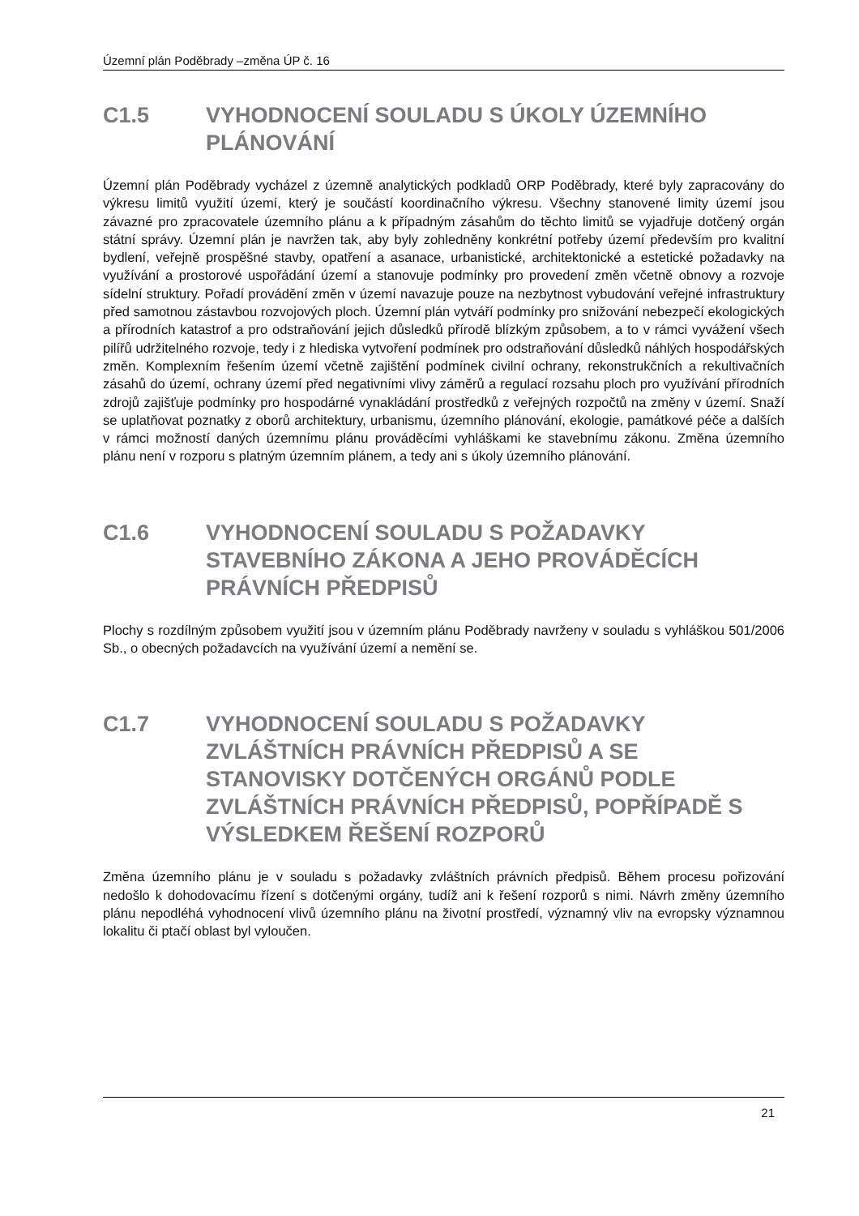Územní plán Poděbrady –změna ÚP č. 16
C1.5 VYHODNOCENÍ SOULADU S ÚKOLY ÚZEMNÍHO PLÁNOVÁNÍ
Územní plán Poděbrady vycházel z územně analytických podkladů ORP Poděbrady, které byly zapracovány do výkresu limitů využití území, který je součástí koordinačního výkresu. Všechny stanovené limity území jsou závazné pro zpracovatele územního plánu a k případným zásahům do těchto limitů se vyjadřuje dotčený orgán státní správy. Územní plán je navržen tak, aby byly zohledněny konkrétní potřeby území především pro kvalitní bydlení, veřejně prospěšné stavby, opatření a asanace, urbanistické, architektonické a estetické požadavky na využívání a prostorové uspořádání území a stanovuje podmínky pro provedení změn včetně obnovy a rozvoje sídelní struktury. Pořadí provádění změn v území navazuje pouze na nezbytnost vybudování veřejné infrastruktury před samotnou zástavbou rozvojových ploch. Územní plán vytváří podmínky pro snižování nebezpečí ekologických a přírodních katastrof a pro odstraňování jejich důsledků přírodě blízkým způsobem, a to v rámci vyvážení všech pilířů udržitelného rozvoje, tedy i z hlediska vytvoření podmínek pro odstraňování důsledků náhlých hospodářských změn. Komplexním řešením území včetně zajištění podmínek civilní ochrany, rekonstrukčních a rekultivačních zásahů do území, ochrany území před negativními vlivy záměrů a regulací rozsahu ploch pro využívání přírodních zdrojů zajišťuje podmínky pro hospodárné vynakládání prostředků z veřejných rozpočtů na změny v území. Snaží se uplatňovat poznatky z oborů architektury, urbanismu, územního plánování, ekologie, památkové péče a dalších v rámci možností daných územnímu plánu prováděcími vyhláškami ke stavebnímu zákonu. Změna územního plánu není v rozporu s platným územním plánem, a tedy ani s úkoly územního plánování.
C1.6 VYHODNOCENÍ SOULADU S POŽADAVKY STAVEBNÍHO ZÁKONA A JEHO PROVÁDĚCÍCH PRÁVNÍCH PŘEDPISŮ
Plochy s rozdílným způsobem využití jsou v územním plánu Poděbrady navrženy v souladu s vyhláškou 501/2006 Sb., o obecných požadavcích na využívání území a nemění se.
C1.7 VYHODNOCENÍ SOULADU S POŽADAVKY ZVLÁŠTNÍCH PRÁVNÍCH PŘEDPISŮ A SE STANOVISKY DOTČENÝCH ORGÁNŮ PODLE ZVLÁŠTNÍCH PRÁVNÍCH PŘEDPISŮ, POPŘÍPADĚ S VÝSLEDKEM ŘEŠENÍ ROZPORŮ
Změna územního plánu je v souladu s požadavky zvláštních právních předpisů. Během procesu pořizování nedošlo k dohodovacímu řízení s dotčenými orgány, tudíž ani k řešení rozporů s nimi. Návrh změny územního plánu nepodléhá vyhodnocení vlivů územního plánu na životní prostředí, významný vliv na evropsky významnou lokalitu či ptačí oblast byl vyloučen.
21